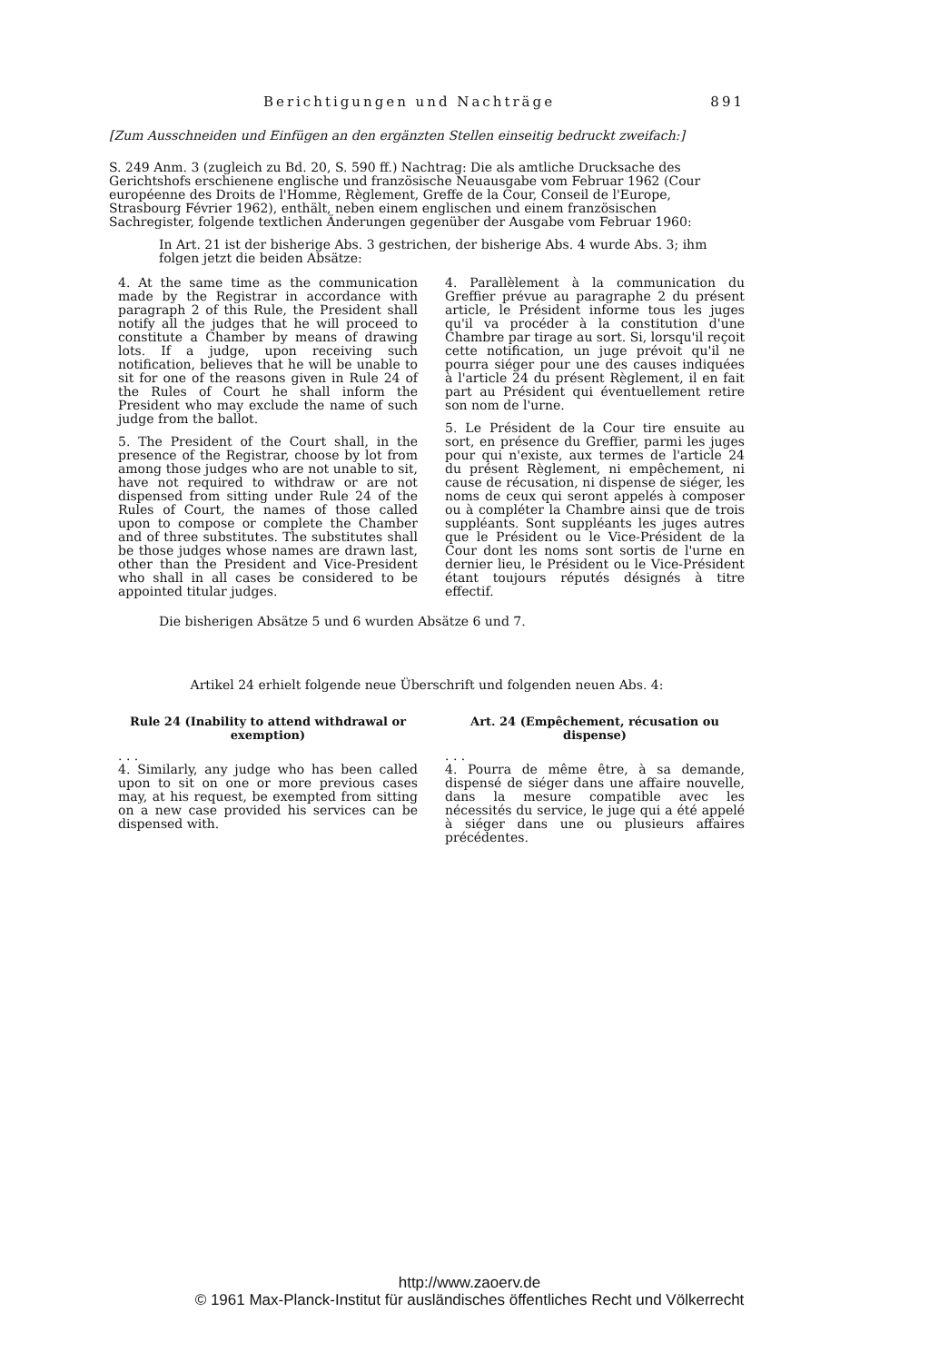Berichtigungen und Nachträge 891
[Zum Ausschneiden und Einfügen an den ergänzten Stellen einseitig bedruckt zweifach:]
S. 249 Anm. 3 (zugleich zu Bd. 20, S. 590 ff.) Nachtrag: Die als amtliche Drucksache des Gerichtshofs erschienene englische und französische Neuausgabe vom Februar 1962 (Cour européenne des Droits de l'Homme, Règlement, Greffe de la Cour, Conseil de l'Europe, Strasbourg Février 1962), enthält, neben einem englischen und einem französischen Sachregister, folgende textlichen Änderungen gegenüber der Ausgabe vom Februar 1960:
In Art. 21 ist der bisherige Abs. 3 gestrichen, der bisherige Abs. 4 wurde Abs. 3; ihm folgen jetzt die beiden Absätze:
4. At the same time as the communication made by the Registrar in accordance with paragraph 2 of this Rule, the President shall notify all the judges that he will proceed to constitute a Chamber by means of drawing lots. If a judge, upon receiving such notification, believes that he will be unable to sit for one of the reasons given in Rule 24 of the Rules of Court he shall inform the President who may exclude the name of such judge from the ballot.
5. The President of the Court shall, in the presence of the Registrar, choose by lot from among those judges who are not unable to sit, have not required to withdraw or are not dispensed from sitting under Rule 24 of the Rules of Court, the names of those called upon to compose or complete the Chamber and of three substitutes. The substitutes shall be those judges whose names are drawn last, other than the President and Vice-President who shall in all cases be considered to be appointed titular judges.
4. Parallèlement à la communication du Greffier prévue au paragraphe 2 du présent article, le Président informe tous les juges qu'il va procéder à la constitution d'une Chambre par tirage au sort. Si, lorsqu'il reçoit cette notification, un juge prévoit qu'il ne pourra siéger pour une des causes indiquées à l'article 24 du présent Règlement, il en fait part au Président qui éventuellement retire son nom de l'urne.
5. Le Président de la Cour tire ensuite au sort, en présence du Greffier, parmi les juges pour qui n'existe, aux termes de l'article 24 du présent Règlement, ni empêchement, ni cause de récusation, ni dispense de siéger, les noms de ceux qui seront appelés à composer ou à compléter la Chambre ainsi que de trois suppléants. Sont suppléants les juges autres que le Président ou le Vice-Président de la Cour dont les noms sont sortis de l'urne en dernier lieu, le Président ou le Vice-Président étant toujours réputés désignés à titre effectif.
Die bisherigen Absätze 5 und 6 wurden Absätze 6 und 7.
Artikel 24 erhielt folgende neue Überschrift und folgenden neuen Abs. 4:
Rule 24 (Inability to attend withdrawal or exemption)
. . .
4. Similarly, any judge who has been called upon to sit on one or more previous cases may, at his request, be exempted from sitting on a new case provided his services can be dispensed with.
Art. 24 (Empêchement, récusation ou dispense)
. . .
4. Pourra de même être, à sa demande, dispensé de siéger dans une affaire nouvelle, dans la mesure compatible avec les nécessités du service, le juge qui a été appelé à siéger dans une ou plusieurs affaires précédentes.
http://www.zaoerv.de
© 1961 Max-Planck-Institut für ausländisches öffentliches Recht und Völkerrecht